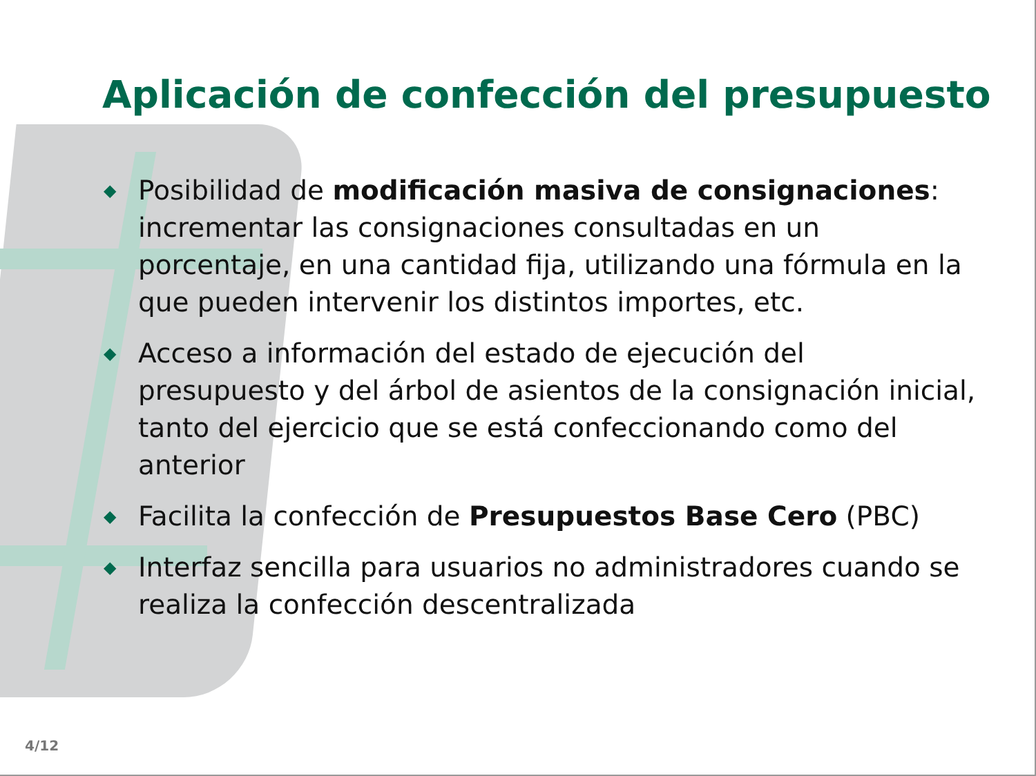Aplicación de confección del presupuesto
◆ Posibilidad de modificación masiva de consignaciones: incrementar las consignaciones consultadas en un porcentaje, en una cantidad fija, utilizando una fórmula en la que pueden intervenir los distintos importes, etc.
◆ Acceso a información del estado de ejecución del presupuesto y del árbol de asientos de la consignación inicial, tanto del ejercicio que se está confeccionando como del anterior
◆ Facilita la confección de Presupuestos Base Cero (PBC)
◆ Interfaz sencilla para usuarios no administradores cuando se realiza la confección descentralizada
4/12